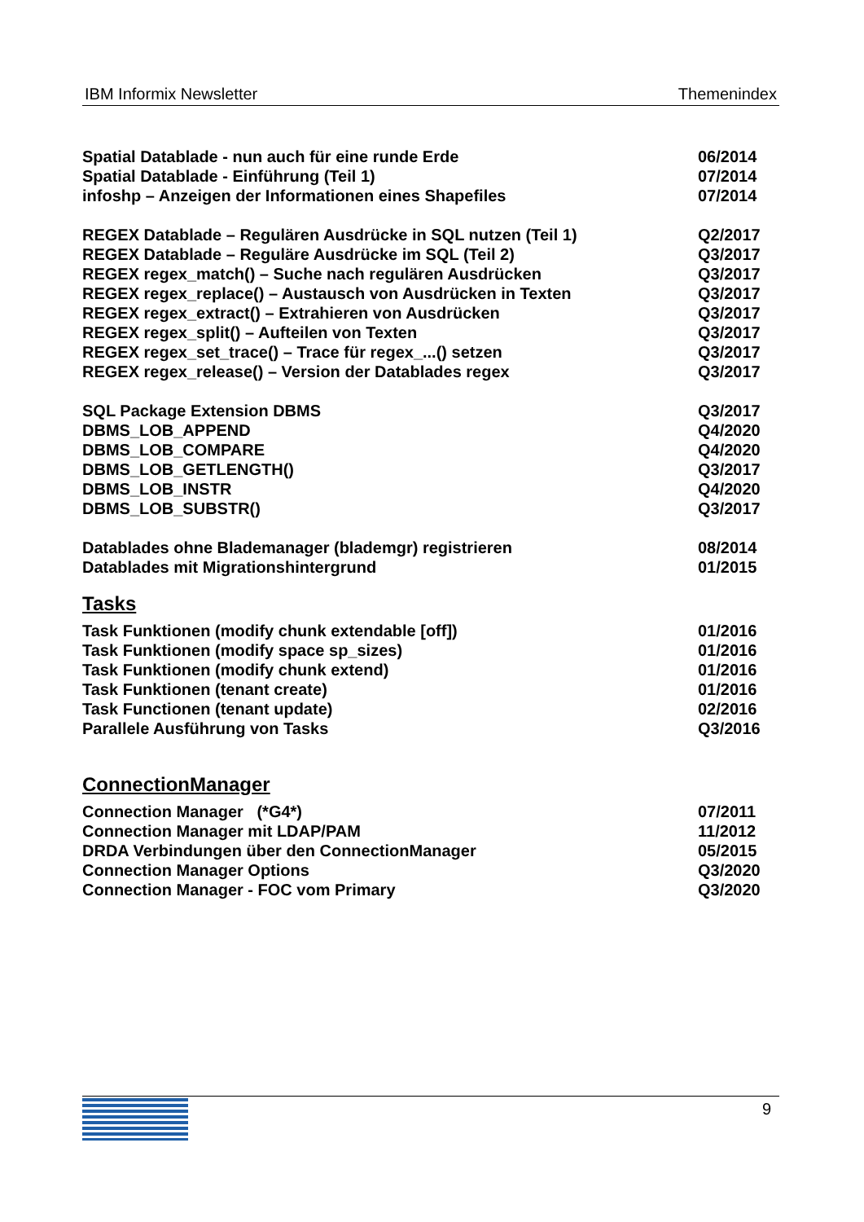IBM Informix Newsletter Themenindex
Spatial Datablade - nun auch für eine runde Erde 06/2014
Spatial Datablade - Einführung (Teil 1) 07/2014
infoshp – Anzeigen der Informationen eines Shapefiles 07/2014
REGEX Datablade – Regulären Ausdrücke in SQL nutzen (Teil 1) Q2/2017
REGEX Datablade – Reguläre Ausdrücke im SQL (Teil 2) Q3/2017
REGEX regex_match() – Suche nach regulären Ausdrücken Q3/2017
REGEX regex_replace() – Austausch von Ausdrücken in Texten Q3/2017
REGEX regex_extract() – Extrahieren von Ausdrücken Q3/2017
REGEX regex_split() – Aufteilen von Texten Q3/2017
REGEX regex_set_trace() – Trace für regex_...() setzen Q3/2017
REGEX regex_release() – Version der Datablades regex Q3/2017
SQL Package Extension DBMS Q3/2017
DBMS_LOB_APPEND Q4/2020
DBMS_LOB_COMPARE Q4/2020
DBMS_LOB_GETLENGTH() Q3/2017
DBMS_LOB_INSTR Q4/2020
DBMS_LOB_SUBSTR() Q3/2017
Datablades ohne Blademanager (blademgr) registrieren 08/2014
Datablades mit Migrationshintergrund 01/2015
Tasks
Task Funktionen (modify chunk extendable [off]) 01/2016
Task Funktionen (modify space sp_sizes) 01/2016
Task Funktionen (modify chunk extend) 01/2016
Task Funktionen (tenant create) 01/2016
Task Functionen (tenant update) 02/2016
Parallele Ausführung von Tasks Q3/2016
ConnectionManager
Connection Manager (*G4*) 07/2011
Connection Manager mit LDAP/PAM 11/2012
DRDA Verbindungen über den ConnectionManager 05/2015
Connection Manager Options Q3/2020
Connection Manager - FOC vom Primary Q3/2020
9